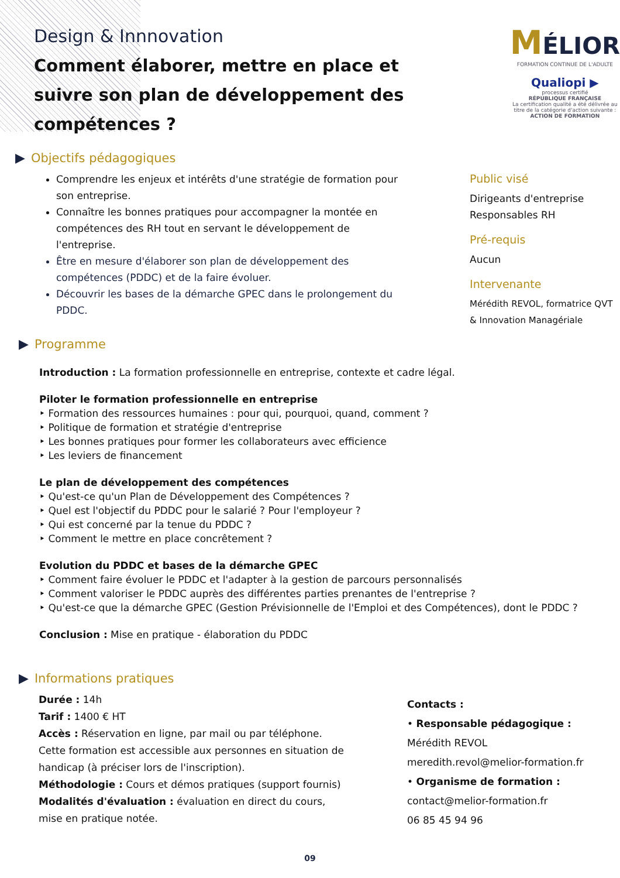Design & Innnovation
Comment élaborer, mettre en place et suivre son plan de développement des compétences ?
MÉLIOR
FORMATION CONTINUE DE L'ADULTE
Qualiopi ▶
processus certifié
RÉPUBLIQUE FRANÇAISE
La certification qualité a été délivrée au titre de la catégorie d'action suivante : ACTION DE FORMATION
▶ Objectifs pédagogiques
Comprendre les enjeux et intérêts d'une stratégie de formation pour son entreprise.
Connaître les bonnes pratiques pour accompagner la montée en compétences des RH tout en servant le développement de l'entreprise.
Être en mesure d'élaborer son plan de développement des compétences (PDDC) et de la faire évoluer.
Découvrir les bases de la démarche GPEC dans le prolongement du PDDC.
Public visé
Dirigeants d'entreprise
Responsables RH
Pré-requis
Aucun
Intervenante
Mérédith REVOL, formatrice QVT & Innovation Managériale
▶ Programme
Introduction : La formation professionnelle en entreprise, contexte et cadre légal.
Piloter le formation professionnelle en entreprise
‣ Formation des ressources humaines : pour qui, pourquoi, quand, comment ?
‣ Politique de formation et stratégie d'entreprise
‣ Les bonnes pratiques pour former les collaborateurs avec efficience
‣ Les leviers de financement
Le plan de développement des compétences
‣ Qu'est-ce qu'un Plan de Développement des Compétences ?
‣ Quel est l'objectif du PDDC pour le salarié ? Pour l'employeur ?
‣ Qui est concerné par la tenue du PDDC ?
‣ Comment le mettre en place concrêtement ?
Evolution du PDDC et bases de la démarche GPEC
‣ Comment faire évoluer le PDDC et l'adapter à la gestion de parcours personnalisés
‣ Comment valoriser le PDDC auprès des différentes parties prenantes de l'entreprise ?
‣ Qu'est-ce que la démarche GPEC (Gestion Prévisionnelle de l'Emploi et des Compétences), dont le PDDC ?
Conclusion : Mise en pratique - élaboration du PDDC
▶ Informations pratiques
Durée : 14h
Tarif : 1400 € HT
Accès : Réservation en ligne, par mail ou par téléphone. Cette formation est accessible aux personnes en situation de handicap (à préciser lors de l'inscription).
Méthodologie : Cours et démos pratiques (support fournis)
Modalités d'évaluation : évaluation en direct du cours, mise en pratique notée.
Contacts :
• Responsable pédagogique :
Mérédith REVOL
meredith.revol@melior-formation.fr
• Organisme de formation :
contact@melior-formation.fr
06 85 45 94 96
09